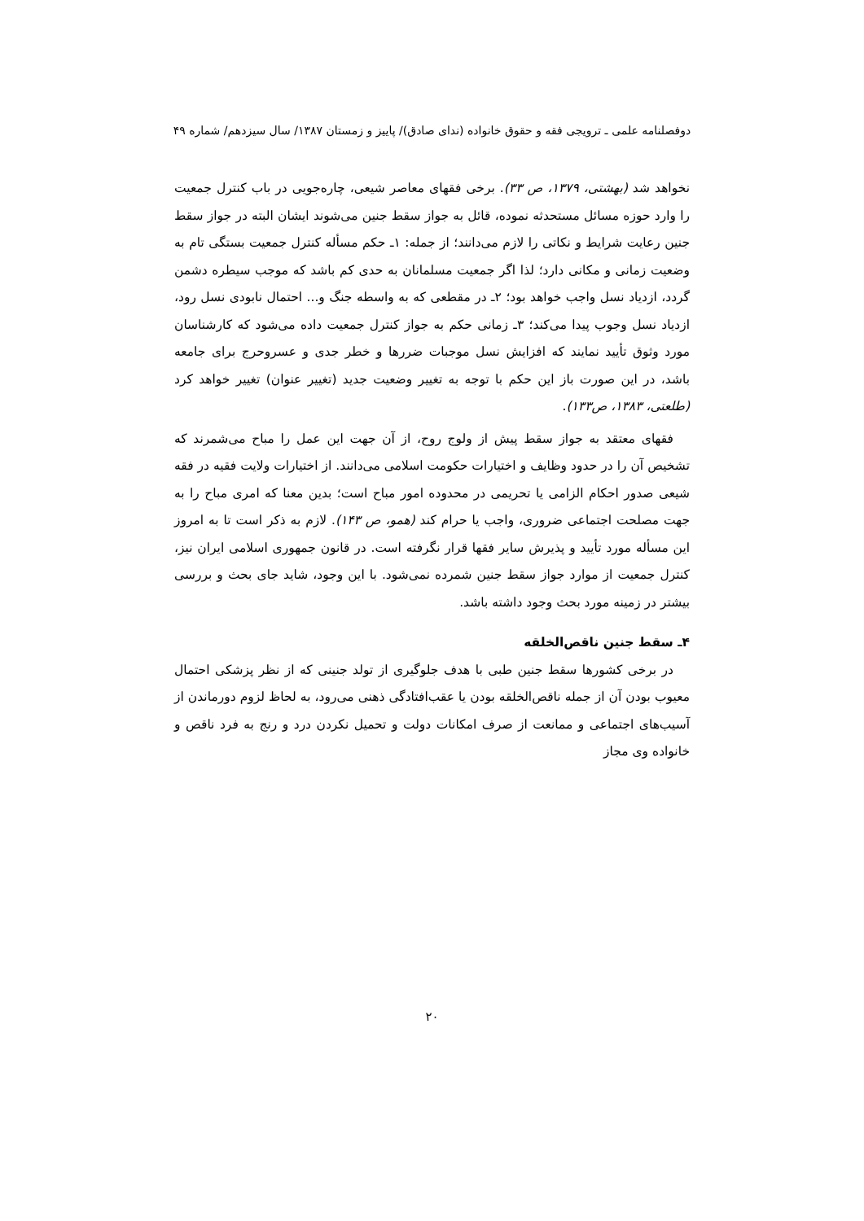دوفصلنامه علمی ـ ترویجی فقه و حقوق خانواده (ندای صادق)/ پاییز و زمستان ۱۳۸۷/ سال سیزدهم/ شماره ۴۹
نخواهد شد (بهشتی، ۱۳۷۹، ص ۳۳). برخی فقهای معاصر شیعی، چاره‌جویی در باب کنترل جمعیت را وارد حوزه مسائل مستحدثه نموده، قائل به جواز سقط جنین می‌شوند ایشان البته در جواز سقط جنین رعایت شرایط و نکاتی را لازم می‌دانند؛ از جمله: ۱ـ حکم مسأله کنترل جمعیت بستگی تام به وضعیت زمانی و مکانی دارد؛ لذا اگر جمعیت مسلمانان به حدی کم باشد که موجب سیطره دشمن گردد، ازدیاد نسل واجب خواهد بود؛ ۲ـ در مقطعی که به واسطه جنگ و... احتمال نابودی نسل رود، ازدیاد نسل وجوب پیدا می‌کند؛ ۳ـ زمانی حکم به جواز کنترل جمعیت داده می‌شود که کارشناسان مورد وثوق تأیید نمایند که افزایش نسل موجبات ضررها و خطر جدی و عسروحرج برای جامعه باشد، در این صورت باز این حکم با توجه به تغییر وضعیت جدید (تغییر عنوان) تغییر خواهد کرد (طلعتی، ۱۳۸۳، ص۱۳۳).
فقهای معتقد به جواز سقط پیش از ولوج روح، از آن جهت این عمل را مباح می‌شمرند که تشخیص آن را در حدود وظایف و اختیارات حکومت اسلامی می‌دانند. از اختیارات ولایت فقیه در فقه شیعی صدور احکام الزامی یا تحریمی در محدوده امور مباح است؛ بدین معنا که امری مباح را به جهت مصلحت اجتماعی ضروری، واجب یا حرام کند (همو، ص ۱۴۳). لازم به ذکر است تا به امروز این مسأله مورد تأیید و پذیرش سایر فقها قرار نگرفته است. در قانون جمهوری اسلامی ایران نیز، کنترل جمعیت از موارد جواز سقط جنین شمرده نمی‌شود. با این وجود، شاید جای بحث و بررسی بیشتر در زمینه مورد بحث وجود داشته باشد.
۴ـ سقط جنین ناقص‌الخلقه
در برخی کشورها سقط جنین طبی با هدف جلوگیری از تولد جنینی که از نظر پزشکی احتمال معیوب بودن آن از جمله ناقص‌الخلقه بودن یا عقب‌افتادگی ذهنی می‌رود، به لحاظ لزوم دورماندن از آسیب‌های اجتماعی و ممانعت از صرف امکانات دولت و تحمیل نکردن درد و رنج به فرد ناقص و خانواده وی مجاز
۲۰